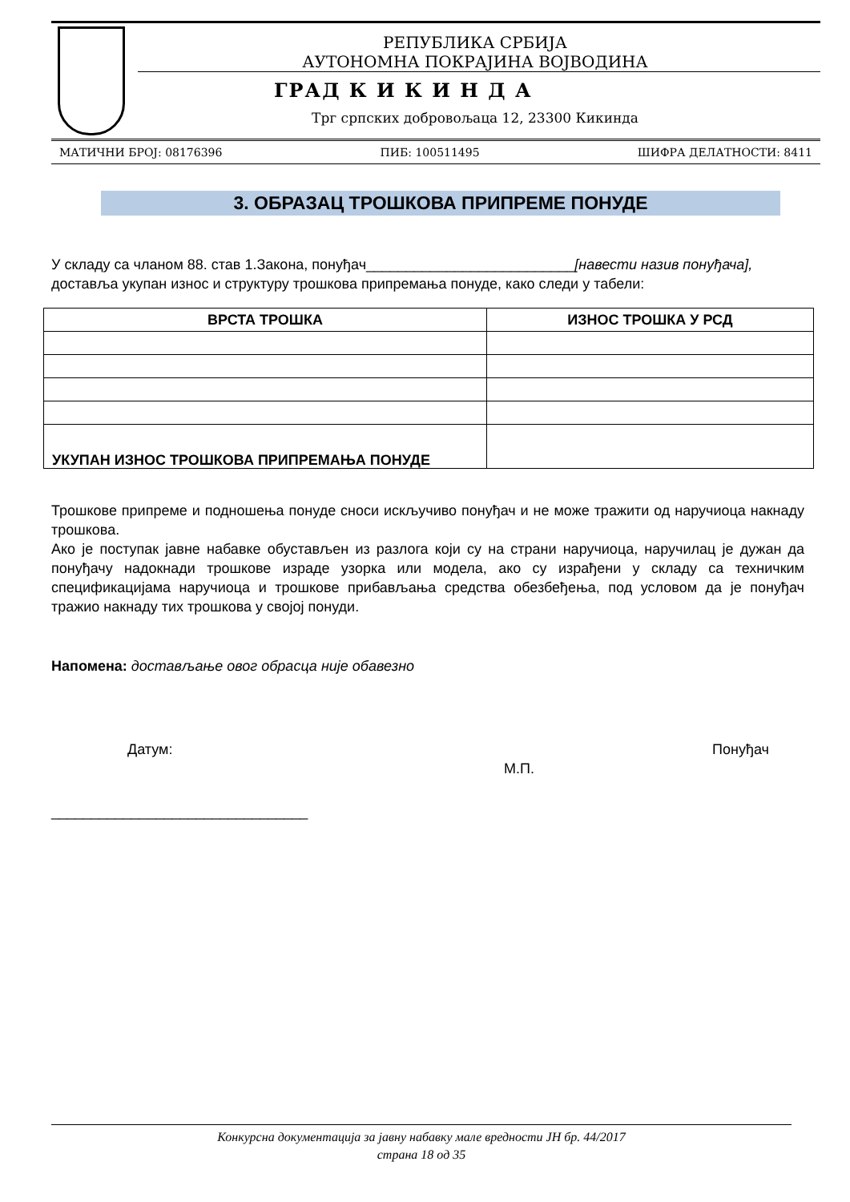РЕПУБЛИКА СРБИЈА
АУТОНОМНА ПОКРАЈИНА ВОЈВОДИНА
ГРАД К И К И Н Д А
Трг српских добровољаца 12, 23300 Кикинда
МАТИЧНИ БРОЈ: 08176396 ПИБ: 100511495 ШИФРА ДЕЛАТНОСТИ: 8411
3. ОБРАЗАЦ ТРОШКОВА ПРИПРЕМЕ ПОНУДЕ
У складу са чланом 88. став 1.Закона, понуђач__________________________[навести назив понуђача], доставља укупан износ и структуру трошкова припремања понуде, како следи у табели:
| ВРСТА ТРОШКА | ИЗНОС ТРОШКА У РСД |
| --- | --- |
| УКУПАН ИЗНОС ТРОШКОВА ПРИПРЕМАЊА ПОНУДЕ | |
Трошкове припреме и подношења понуде сноси искључиво понуђач и не може тражити од наручиоца накнаду трошкова.
Ако је поступак јавне набавке обустављен из разлога који су на страни наручиоца, наручилац је дужан да понуђачу надокнади трошкове израде узорка или модела, ако су израђени у складу са техничким спецификацијама наручиоца и трошкове прибављања средства обезбеђења, под условом да је понуђач тражио накнаду тих трошкова у својој понуди.
Напомена: достављање овог обрасца није обавезно
Датум: М.П. Понуђач
________________________________
Конкурсна документација за јавну набавку мале вредности ЈН бр. 44/2017
страна 18 од 35